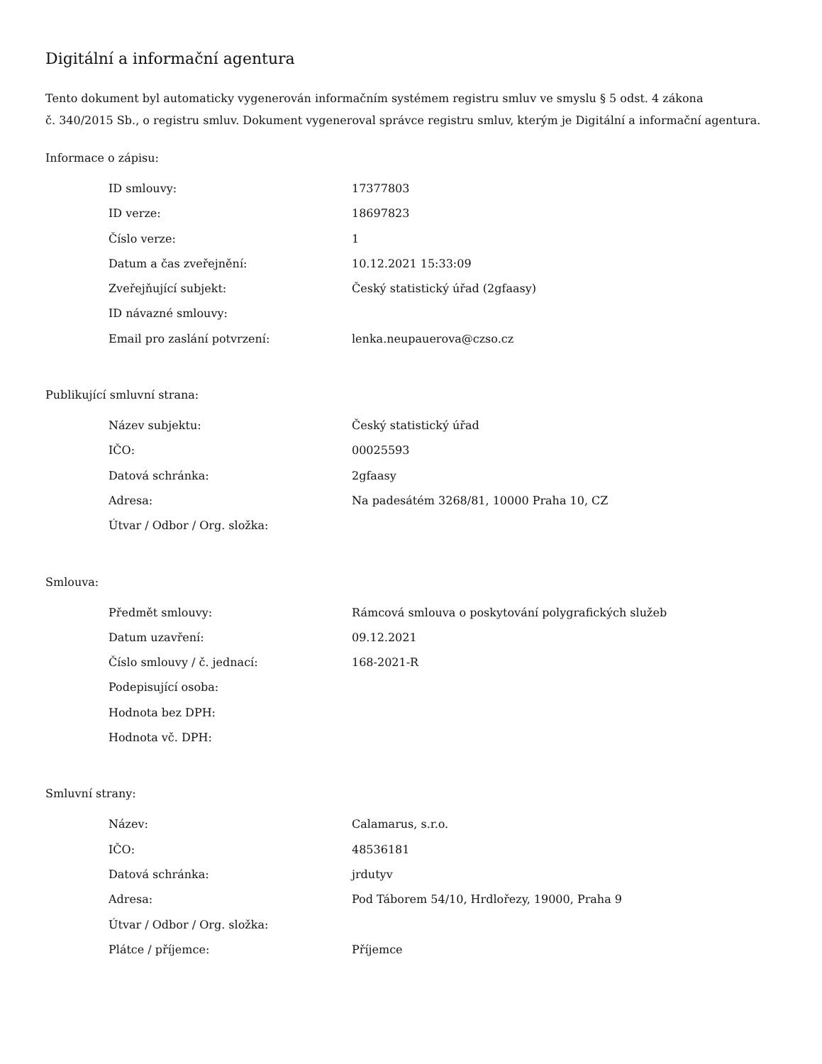Digitální a informační agentura
Tento dokument byl automaticky vygenerován informačním systémem registru smluv ve smyslu § 5 odst. 4 zákona
č. 340/2015 Sb., o registru smluv. Dokument vygeneroval správce registru smluv, kterým je Digitální a informační agentura.
Informace o zápisu:
| ID smlouvy: | 17377803 |
| ID verze: | 18697823 |
| Číslo verze: | 1 |
| Datum a čas zveřejnění: | 10.12.2021 15:33:09 |
| Zveřejňující subjekt: | Český statistický úřad (2gfaasy) |
| ID návazné smlouvy: | |
| Email pro zaslání potvrzení: | lenka.neupauerova@czso.cz |
Publikující smluvní strana:
| Název subjektu: | Český statistický úřad |
| IČO: | 00025593 |
| Datová schránka: | 2gfaasy |
| Adresa: | Na padesátém 3268/81, 10000 Praha 10, CZ |
| Útvar / Odbor / Org. složka: | |
Smlouva:
| Předmět smlouvy: | Rámcová smlouva o poskytování polygrafických služeb |
| Datum uzavření: | 09.12.2021 |
| Číslo smlouvy / č. jednací: | 168-2021-R |
| Podepisující osoba: | |
| Hodnota bez DPH: | |
| Hodnota vč. DPH: | |
Smluvní strany:
| Název: | Calamarus, s.r.o. |
| IČO: | 48536181 |
| Datová schránka: | jrdutyv |
| Adresa: | Pod Táborem 54/10, Hrdlořezy, 19000, Praha 9 |
| Útvar / Odbor / Org. složka: | |
| Plátce / příjemce: | Příjemce |